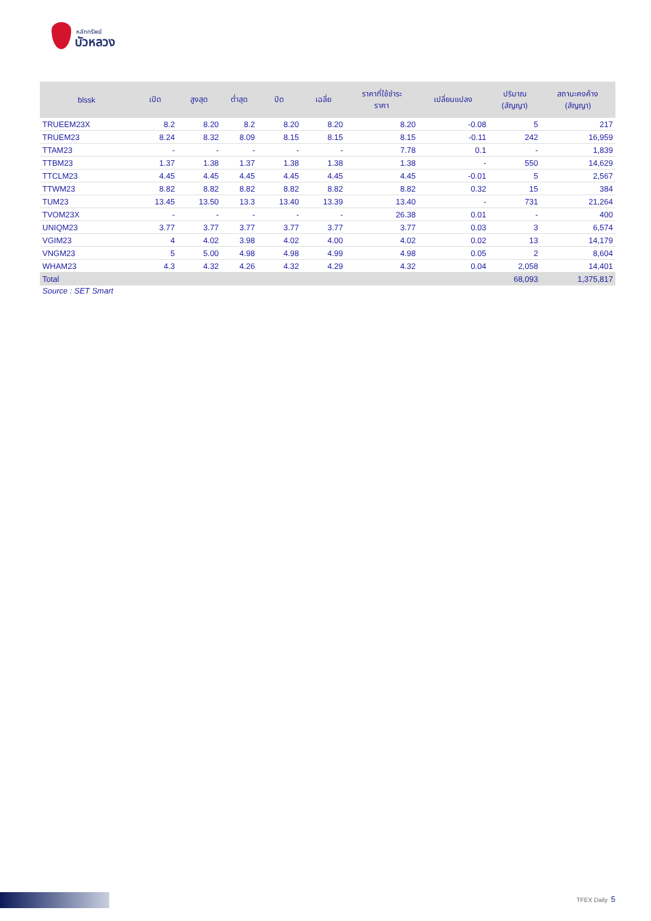หลักทรัพย์
บัวหลวง
| blssk | เปิด | สูงสุด | ต่ำสุด | ปิด | เฉลี่ย | ราคาที่ใช้ชำระ ราคา | เปลี่ยนแปลง | ปริมาณ (สัญญา) | สถานะคงค้าง (สัญญา) |
| --- | --- | --- | --- | --- | --- | --- | --- | --- | --- |
| TRUEEM23X | 8.2 | 8.20 | 8.2 | 8.20 | 8.20 | 8.20 | -0.08 | 5 | 217 |
| TRUEM23 | 8.24 | 8.32 | 8.09 | 8.15 | 8.15 | 8.15 | -0.11 | 242 | 16,959 |
| TTAM23 | - | - | - | - | - | 7.78 | 0.1 | - | 1,839 |
| TTBM23 | 1.37 | 1.38 | 1.37 | 1.38 | 1.38 | 1.38 | - | 550 | 14,629 |
| TTCLM23 | 4.45 | 4.45 | 4.45 | 4.45 | 4.45 | 4.45 | -0.01 | 5 | 2,567 |
| TTWM23 | 8.82 | 8.82 | 8.82 | 8.82 | 8.82 | 8.82 | 0.32 | 15 | 384 |
| TUM23 | 13.45 | 13.50 | 13.3 | 13.40 | 13.39 | 13.40 | - | 731 | 21,264 |
| TVOM23X | - | - | - | - | - | 26.38 | 0.01 | - | 400 |
| UNIQM23 | 3.77 | 3.77 | 3.77 | 3.77 | 3.77 | 3.77 | 0.03 | 3 | 6,574 |
| VGIM23 | 4 | 4.02 | 3.98 | 4.02 | 4.00 | 4.02 | 0.02 | 13 | 14,179 |
| VNGM23 | 5 | 5.00 | 4.98 | 4.98 | 4.99 | 4.98 | 0.05 | 2 | 8,604 |
| WHAM23 | 4.3 | 4.32 | 4.26 | 4.32 | 4.29 | 4.32 | 0.04 | 2,058 | 14,401 |
| Total | | | | | | | | 68,093 | 1,375,817 |
Source : SET Smart
TFEX Daily 5